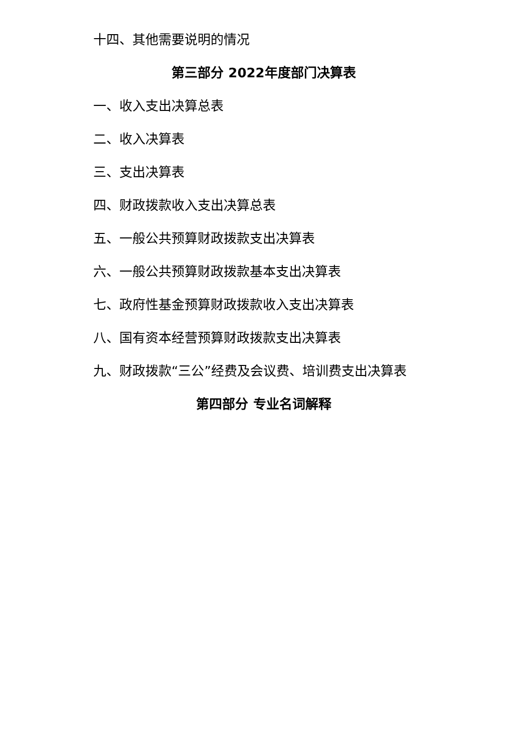十四、其他需要说明的情况
第三部分 2022年度部门决算表
一、收入支出决算总表
二、收入决算表
三、支出决算表
四、财政拨款收入支出决算总表
五、一般公共预算财政拨款支出决算表
六、一般公共预算财政拨款基本支出决算表
七、政府性基金预算财政拨款收入支出决算表
八、国有资本经营预算财政拨款支出决算表
九、财政拨款“三公”经费及会议费、培训费支出决算表
第四部分 专业名词解释